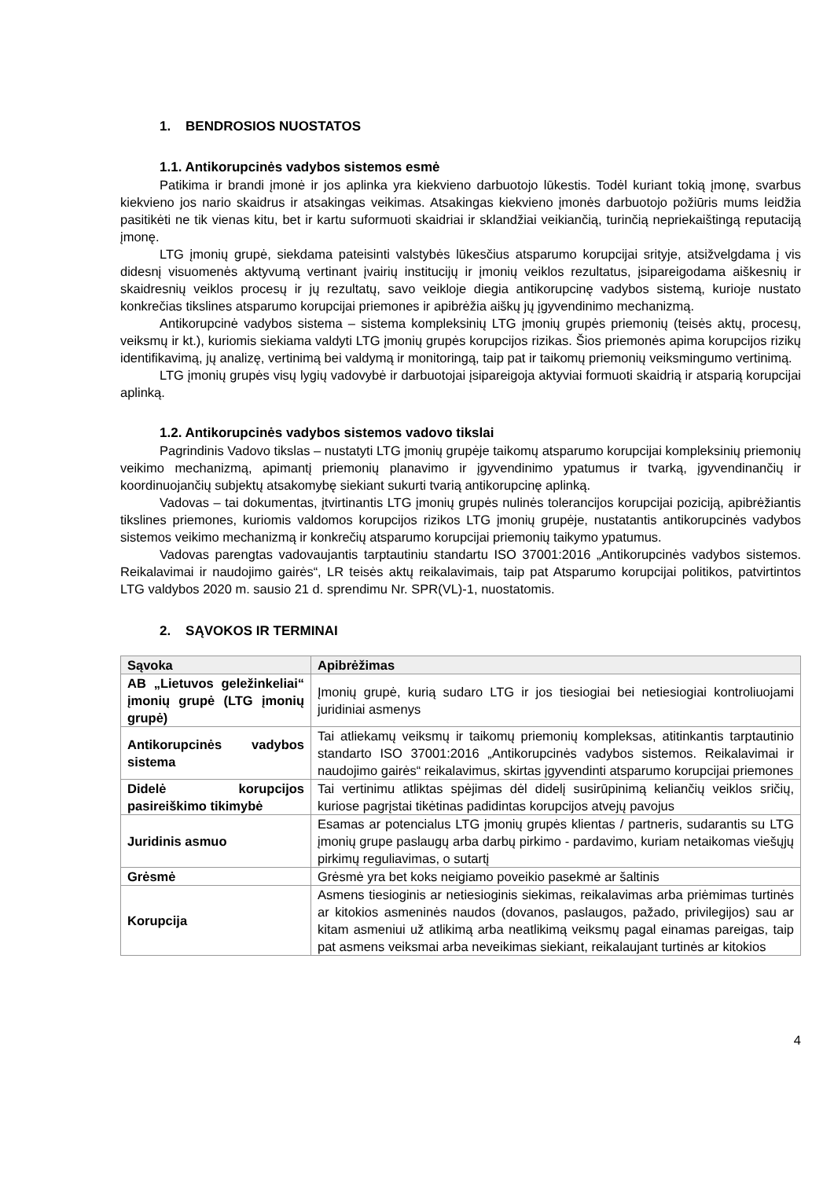1. BENDROSIOS NUOSTATOS
1.1. Antikorupcinės vadybos sistemos esmė
Patikima ir brandi įmonė ir jos aplinka yra kiekvieno darbuotojo lūkestis. Todėl kuriant tokią įmonę, svarbus kiekvieno jos nario skaidrus ir atsakingas veikimas. Atsakingas kiekvieno įmonės darbuotojo požiūris mums leidžia pasitikėti ne tik vienas kitu, bet ir kartu suformuoti skaidriai ir sklandžiai veikiančią, turinčią nepriekaištingą reputaciją įmonę.
LTG įmonių grupė, siekdama pateisinti valstybės lūkesčius atsparumo korupcijai srityje, atsižvelgdama į vis didesnį visuomenės aktyvumą vertinant įvairių institucijų ir įmonių veiklos rezultatus, įsipareigodama aiškesnių ir skaidresnių veiklos procesų ir jų rezultatų, savo veikloje diegia antikorupcinę vadybos sistemą, kurioje nustato konkrečias tikslines atsparumo korupcijai priemones ir apibrėžia aiškų jų įgyvendinimo mechanizmą.
Antikorupcinė vadybos sistema – sistema kompleksinių LTG įmonių grupės priemonių (teisės aktų, procesų, veiksmų ir kt.), kuriomis siekiama valdyti LTG įmonių grupės korupcijos rizikas. Šios priemonės apima korupcijos rizikų identifikavimą, jų analizę, vertinimą bei valdymą ir monitoringą, taip pat ir taikomų priemonių veiksmingumo vertinimą.
LTG įmonių grupės visų lygių vadovybė ir darbuotojai įsipareigoja aktyviai formuoti skaidrią ir atsparią korupcijai aplinką.
1.2. Antikorupcinės vadybos sistemos vadovo tikslai
Pagrindinis Vadovo tikslas – nustatyti LTG įmonių grupėje taikomų atsparumo korupcijai kompleksinių priemonių veikimo mechanizmą, apimantį priemonių planavimo ir įgyvendinimo ypatumus ir tvarką, įgyvendinančių ir koordinuojančių subjektų atsakomybę siekiant sukurti tvarią antikorupcinę aplinką.
Vadovas – tai dokumentas, įtvirtinantis LTG įmonių grupės nulinės tolerancijos korupcijai poziciją, apibrėžiantis tikslines priemones, kuriomis valdomos korupcijos rizikos LTG įmonių grupėje, nustatantis antikorupcinės vadybos sistemos veikimo mechanizmą ir konkrečių atsparumo korupcijai priemonių taikymo ypatumus.
Vadovas parengtas vadovaujantis tarptautiniu standartu ISO 37001:2016 „Antikorupcinės vadybos sistemos. Reikalavimai ir naudojimo gairės“, LR teisės aktų reikalavimais, taip pat Atsparumo korupcijai politikos, patvirtintos LTG valdybos 2020 m. sausio 21 d. sprendimu Nr. SPR(VL)-1, nuostatomis.
2. SĄVOKOS IR TERMINAI
| Sąvoka | Apibrėžimas |
| --- | --- |
| AB „Lietuvos geležinkeliai“ įmonių grupė (LTG įmonių grupė) | Įmonių grupė, kurią sudaro LTG ir jos tiesiogiai bei netiesiogiai kontroliuojami juridiniai asmenys |
| Antikorupcinės vadybos sistema | Tai atliekamų veiksmų ir taikomų priemonių kompleksas, atitinkantis tarptautinio standarto ISO 37001:2016 „Antikorupcinės vadybos sistemos. Reikalavimai ir naudojimo gairės“ reikalavimus, skirtas įgyvendinti atsparumo korupcijai priemones |
| Didelė korupcijos pasireiškimo tikimybė | Tai vertinimu atliktas spėjimas dėl didelį susirūpinimą keliančių veiklos sričių, kuriose pagrįstai tikėtinas padidintas korupcijos atvejų pavojus |
| Juridinis asmuo | Esamas ar potencialus LTG įmonių grupės klientas / partneris, sudarantis su LTG įmonių grupe paslaugų arba darbų pirkimo - pardavimo, kuriam netaikomas viešųjų pirkimų reguliavimas, o sutartį |
| Grėsmė | Grėsmė yra bet koks neigiamo poveikio pasekmė ar šaltinis |
| Korupcija | Asmens tiesioginis ar netiesioginis siekimas, reikalavimas arba priėmimas turtinės ar kitokios asmeninės naudos (dovanos, paslaugos, pažado, privilegijos) sau ar kitam asmeniui už atlikimą arba neatlikimą veiksmų pagal einamas pareigas, taip pat asmens veiksmai arba neveikimas siekiant, reikalaujant turtinės ar kitokios |
4